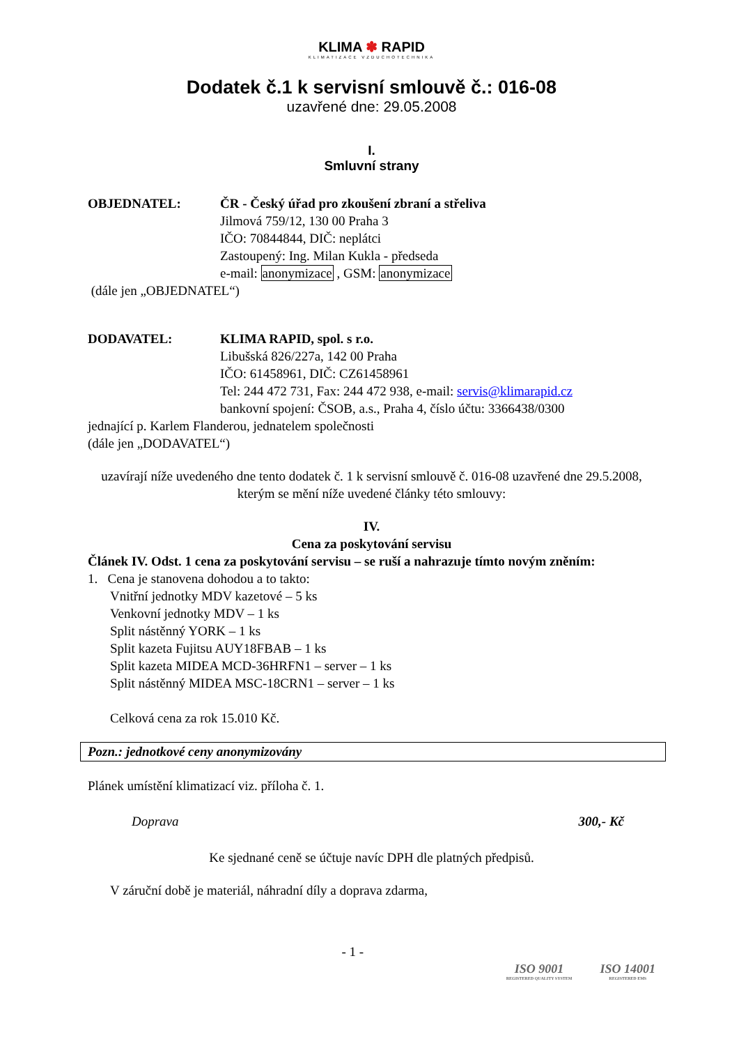KLIMA ✽ RAPID
KLIMATIZACE VZDUCHOTECHNIKA
Dodatek č.1 k servisní smlouvě č.: 016-08
uzavřené dne: 29.05.2008
I.
Smluvní strany
OBJEDNATEL: ČR - Český úřad pro zkoušení zbraní a střeliva
Jilmová 759/12, 130 00 Praha 3
IČO: 70844844, DIČ: neplátci
Zastoupený: Ing. Milan Kukla - předseda
e-mail: anonymizace , GSM: anonymizace
(dále jen „OBJEDNATEL“)
DODAVATEL: KLIMA RAPID, spol. s r.o.
Libušská 826/227a, 142 00 Praha
IČO: 61458961, DIČ: CZ61458961
Tel: 244 472 731, Fax: 244 472 938, e-mail: servis@klimarapid.cz
bankovní spojení: ČSOB, a.s., Praha 4, číslo účtu: 3366438/0300
jednající p. Karlem Flanderou, jednatelem společnosti
(dále jen „DODAVATEL“)
uzavírají níže uvedeného dne tento dodatek č. 1 k servisní smlouvě č. 016-08 uzavřené dne 29.5.2008, kterým se mění níže uvedené články této smlouvy:
IV.
Cena za poskytování servisu
Článek IV. Odst. 1 cena za poskytování servisu – se ruší a nahrazuje tímto novým zněním:
1. Cena je stanovena dohodou a to takto:
Vnitřní jednotky MDV kazetové – 5 ks
Venkovní jednotky MDV – 1 ks
Split nástěnný YORK – 1 ks
Split kazeta Fujitsu AUY18FBAB – 1 ks
Split kazeta MIDEA MCD-36HRFN1 – server – 1 ks
Split nástěnný MIDEA MSC-18CRN1 – server – 1 ks
Celková cena za rok 15.010 Kč.
Pozn.: jednotkové ceny anonymizovány
Plánek umístění klimatizací viz. příloha č. 1.
Doprava 300,- Kč
Ke sjednané ceně se účtuje navíc DPH dle platných předpisů.
V záruční době je materiál, náhradní díly a doprava zdarma,
- 1 -
ISO 9001
REGISTERED QUALITY SYSTEM
ISO 14001
REGISTERED EMS